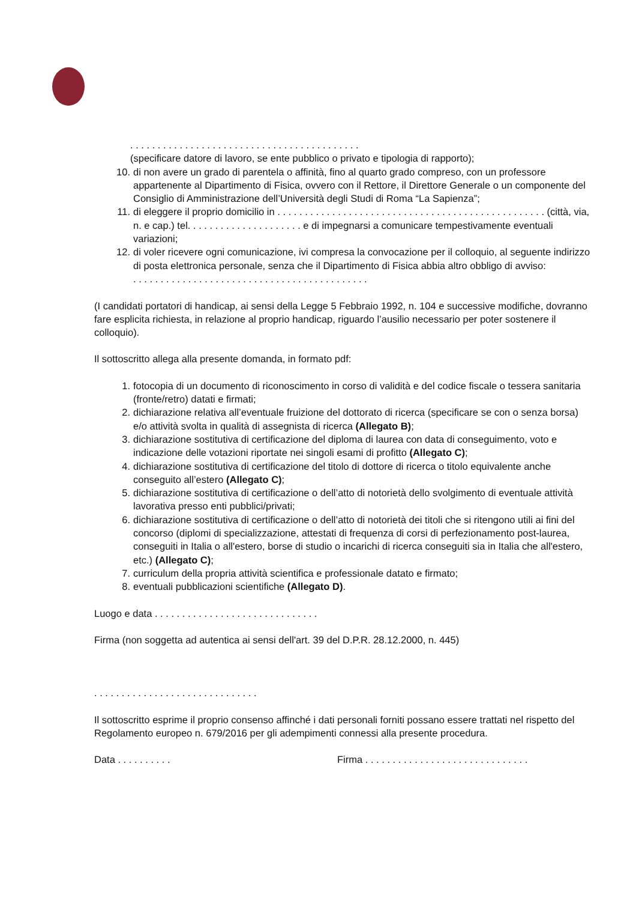. . . . . . . . . . . . . . . . . . . . . . . . . . . . . . . . . . . . . . . . . .
(specificare datore di lavoro, se ente pubblico o privato e tipologia di rapporto);
10. di non avere un grado di parentela o affinità, fino al quarto grado compreso, con un professore appartenente al Dipartimento di Fisica, ovvero con il Rettore, il Direttore Generale o un componente del Consiglio di Amministrazione dell’Università degli Studi di Roma “La Sapienza”;
11. di eleggere il proprio domicilio in . . . . . . . . . . . . . . . . . . . . . . . . . . . . . . . . . . . . . . . . . . . . . . . . . (città, via, n. e cap.) tel. . . . . . . . . . . . . . . . . . . . . e di impegnarsi a comunicare tempestivamente eventuali variazioni;
12. di voler ricevere ogni comunicazione, ivi compresa la convocazione per il colloquio, al seguente indirizzo di posta elettronica personale, senza che il Dipartimento di Fisica abbia altro obbligo di avviso:
. . . . . . . . . . . . . . . . . . . . . . . . . . . . . . . . . . . . . . . . . . .
(I candidati portatori di handicap, ai sensi della Legge 5 Febbraio 1992, n. 104 e successive modifiche, dovranno fare esplicita richiesta, in relazione al proprio handicap, riguardo l’ausilio necessario per poter sostenere il colloquio).
Il sottoscritto allega alla presente domanda, in formato pdf:
1. fotocopia di un documento di riconoscimento in corso di validità e del codice fiscale o tessera sanitaria (fronte/retro) datati e firmati;
2. dichiarazione relativa all’eventuale fruizione del dottorato di ricerca (specificare se con o senza borsa) e/o attività svolta in qualità di assegnista di ricerca (Allegato B);
3. dichiarazione sostitutiva di certificazione del diploma di laurea con data di conseguimento, voto e indicazione delle votazioni riportate nei singoli esami di profitto (Allegato C);
4. dichiarazione sostitutiva di certificazione del titolo di dottore di ricerca o titolo equivalente anche conseguito all’estero (Allegato C);
5. dichiarazione sostitutiva di certificazione o dell’atto di notorietà dello svolgimento di eventuale attività lavorativa presso enti pubblici/privati;
6. dichiarazione sostitutiva di certificazione o dell’atto di notorietà dei titoli che si ritengono utili ai fini del concorso (diplomi di specializzazione, attestati di frequenza di corsi di perfezionamento post-laurea, conseguiti in Italia o all'estero, borse di studio o incarichi di ricerca conseguiti sia in Italia che all'estero, etc.) (Allegato C);
7. curriculum della propria attività scientifica e professionale datato e firmato;
8. eventuali pubblicazioni scientifiche (Allegato D).
Luogo e data . . . . . . . . . . . . . . . . . . . . . . . . . . . . . .
Firma (non soggetta ad autentica ai sensi dell'art. 39 del D.P.R. 28.12.2000, n. 445)
. . . . . . . . . . . . . . . . . . . . . . . . . . . . . .
Il sottoscritto esprime il proprio consenso affinché i dati personali forniti possano essere trattati nel rispetto del Regolamento europeo n. 679/2016 per gli adempimenti connessi alla presente procedura.
Data . . . . . . . . . . Firma . . . . . . . . . . . . . . . . . . . . . . . . . . . . . .